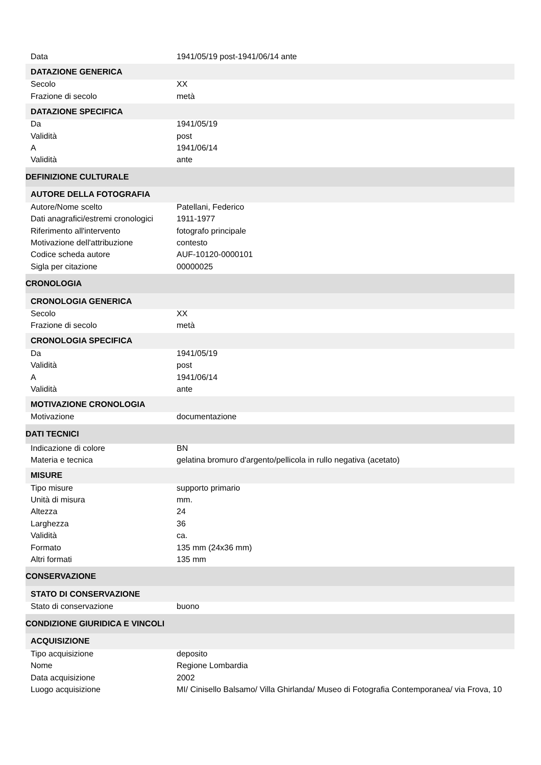| Data | 1941/05/19 post-1941/06/14 ante |
| DATAZIONE GENERICA | |
| Secolo | XX |
| Frazione di secolo | metà |
| DATAZIONE SPECIFICA | |
| Da | 1941/05/19 |
| Validità | post |
| A | 1941/06/14 |
| Validità | ante |
| DEFINIZIONE CULTURALE | |
| AUTORE DELLA FOTOGRAFIA | |
| Autore/Nome scelto | Patellani, Federico |
| Dati anagrafici/estremi cronologici | 1911-1977 |
| Riferimento all'intervento | fotografo principale |
| Motivazione dell'attribuzione | contesto |
| Codice scheda autore | AUF-10120-0000101 |
| Sigla per citazione | 00000025 |
| CRONOLOGIA | |
| CRONOLOGIA GENERICA | |
| Secolo | XX |
| Frazione di secolo | metà |
| CRONOLOGIA SPECIFICA | |
| Da | 1941/05/19 |
| Validità | post |
| A | 1941/06/14 |
| Validità | ante |
| MOTIVAZIONE CRONOLOGIA | |
| Motivazione | documentazione |
| DATI TECNICI | |
| Indicazione di colore | BN |
| Materia e tecnica | gelatina bromuro d'argento/pellicola in rullo negativa (acetato) |
| MISURE | |
| Tipo misure | supporto primario |
| Unità di misura | mm. |
| Altezza | 24 |
| Larghezza | 36 |
| Validità | ca. |
| Formato | 135 mm (24x36 mm) |
| Altri formati | 135 mm |
| CONSERVAZIONE | |
| STATO DI CONSERVAZIONE | |
| Stato di conservazione | buono |
| CONDIZIONE GIURIDICA E VINCOLI | |
| ACQUISIZIONE | |
| Tipo acquisizione | deposito |
| Nome | Regione Lombardia |
| Data acquisizione | 2002 |
| Luogo acquisizione | MI/ Cinisello Balsamo/ Villa Ghirlanda/ Museo di Fotografia Contemporanea/ via Frova, 10 |